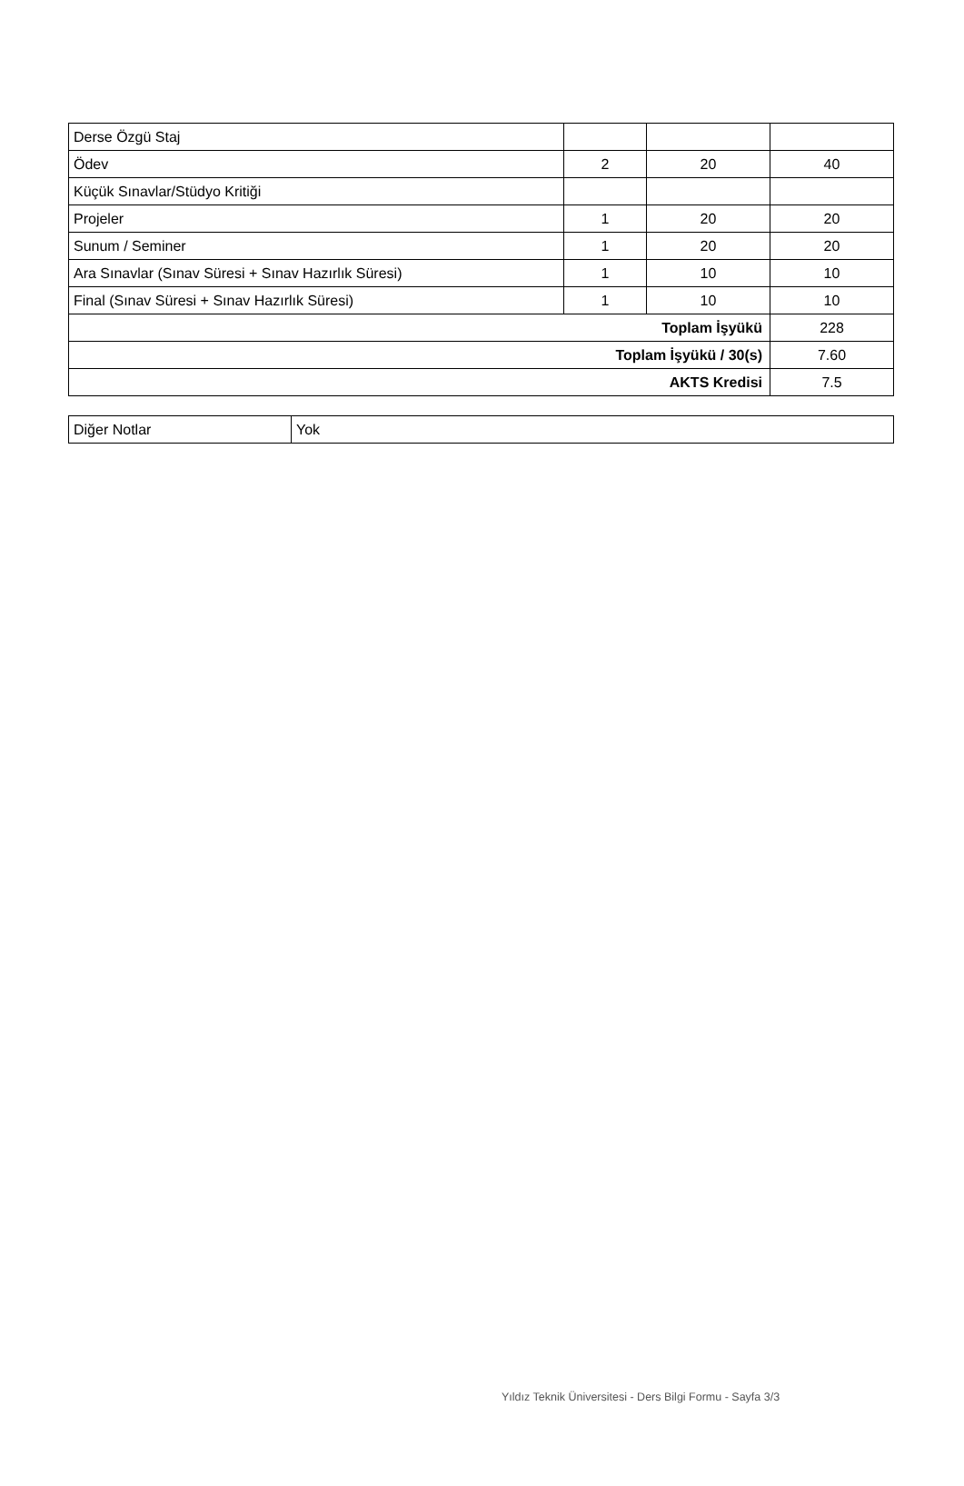| Derse Özgü Staj | | | |
| Ödev | 2 | 20 | 40 |
| Küçük Sınavlar/Stüdyo Kritiği | | | |
| Projeler | 1 | 20 | 20 |
| Sunum / Seminer | 1 | 20 | 20 |
| Ara Sınavlar (Sınav Süresi + Sınav Hazırlık Süresi) | 1 | 10 | 10 |
| Final (Sınav Süresi + Sınav Hazırlık Süresi) | 1 | 10 | 10 |
| Toplam İşyükü | | | 228 |
| Toplam İşyükü / 30(s) | | | 7.60 |
| AKTS Kredisi | | | 7.5 |
| Diğer Notlar | Yok |
Yıldız Teknik Üniversitesi - Ders Bilgi Formu - Sayfa 3/3